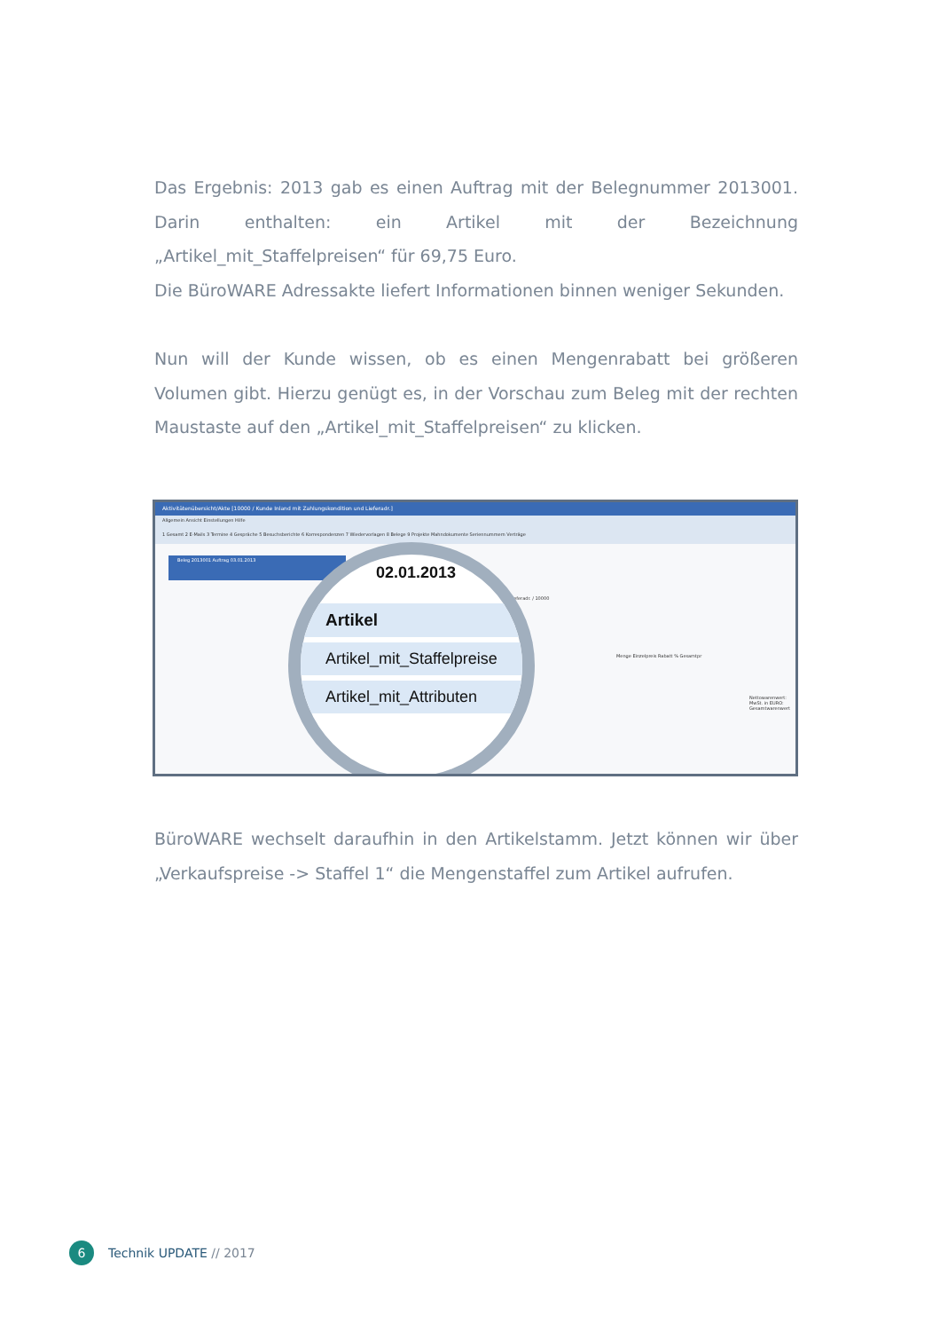Das Ergebnis: 2013 gab es einen Auftrag mit der Belegnummer 2013001. Darin enthalten: ein Artikel mit der Bezeichnung „Artikel_mit_Staffelpreisen“ für 69,75 Euro.
Die BüroWARE Adressakte liefert Informationen binnen weniger Sekunden.
Nun will der Kunde wissen, ob es einen Mengenrabatt bei größeren Volumen gibt. Hierzu genügt es, in der Vorschau zum Beleg mit der rechten Maustaste auf den „Artikel_mit_Staffelpreisen“ zu klicken.
Aktivitätenübersicht/Akte [10000 / Kunde Inland mit Zahlungskondition und Lieferadr.]
Allgemein Ansicht Einstellungen Hilfe
1 Gesamt 2 E-Mails 3 Termine 4 Gespräche 5 Besuchsberichte 6 Korrespondenzen 7 Wiedervorlagen 8 Belege 9 Projekte Mahndokumente Seriennummern Verträge
Beleg 2013001 Auftrag 03.01.2013
Lieferadr. / 10000
Menge Einzelpreis Rabatt % Gesamtpr
Nettowarenwert: MwSt. in EURO: Gesamtwarenwert
02.01.2013
Artikel
Artikel_mit_Staffelpreise
Artikel_mit_Attributen
BüroWARE wechselt daraufhin in den Artikelstamm. Jetzt können wir über „Verkaufspreise -> Staffel 1“ die Mengenstaffel zum Artikel aufrufen.
6 Technik UPDATE // 2017